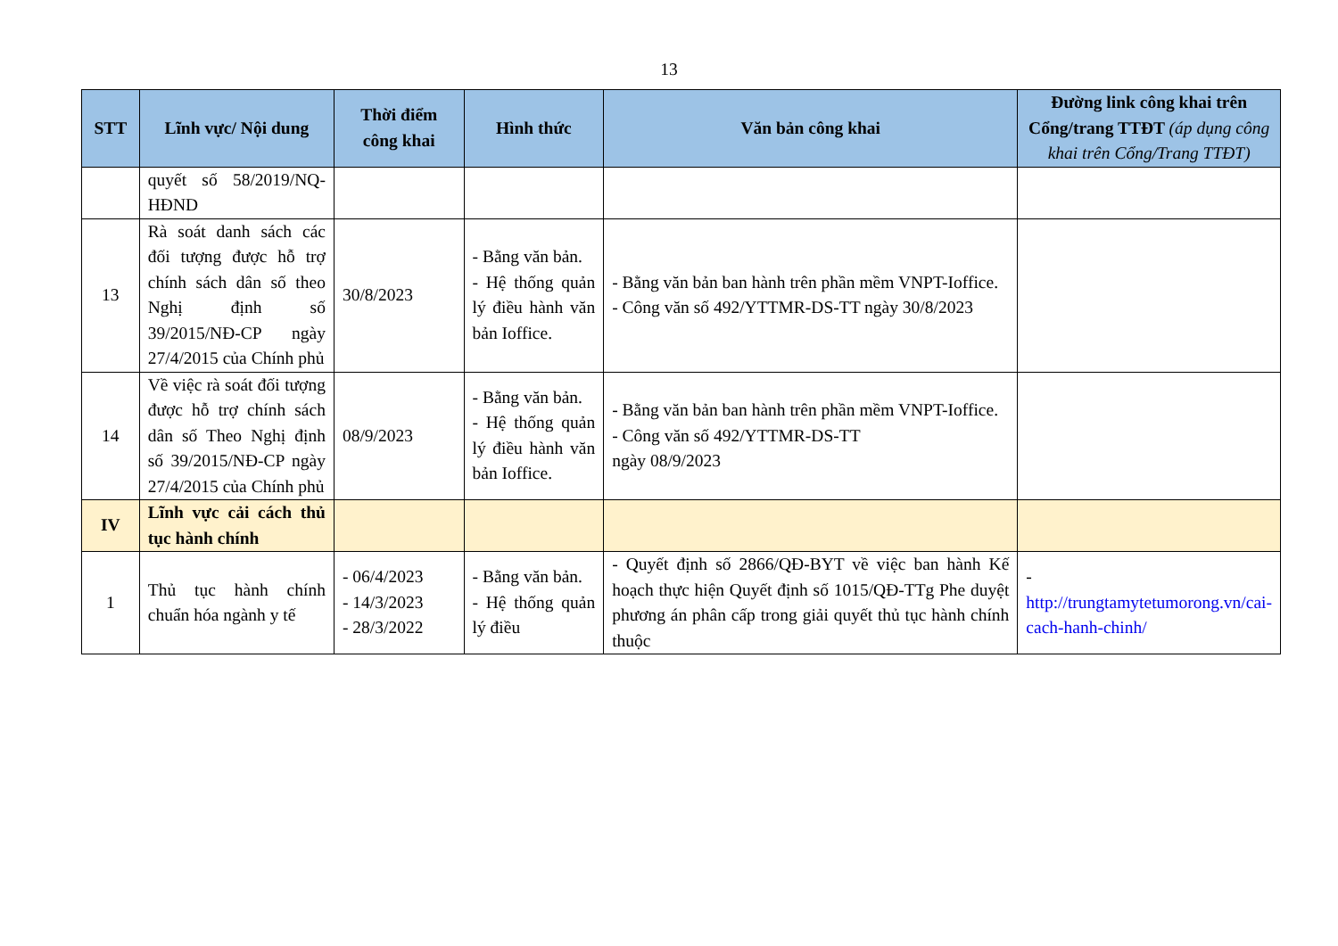13
| STT | Lĩnh vực/ Nội dung | Thời điểm công khai | Hình thức | Văn bản công khai | Đường link công khai trên Cổng/trang TTĐT (áp dụng công khai trên Cổng/Trang TTĐT) |
| --- | --- | --- | --- | --- | --- |
| | quyết số 58/2019/NQ-HĐND | | | | |
| 13 | Rà soát danh sách các đối tượng được hỗ trợ chính sách dân số theo Nghị định số 39/2015/NĐ-CP ngày 27/4/2015 của Chính phủ | 30/8/2023 | - Bằng văn bản. - Hệ thống quản lý điều hành văn bản Ioffice. | - Bằng văn bản ban hành trên phần mềm VNPT-Ioffice. - Công văn số 492/YTTMR-DS-TT ngày 30/8/2023 | |
| 14 | Về việc rà soát đối tượng được hỗ trợ chính sách dân số Theo Nghị định số 39/2015/NĐ-CP ngày 27/4/2015 của Chính phủ | 08/9/2023 | - Bằng văn bản. - Hệ thống quản lý điều hành văn bản Ioffice. | - Bằng văn bản ban hành trên phần mềm VNPT-Ioffice. - Công văn số 492/YTTMR-DS-TT ngày 08/9/2023 | |
| IV | Lĩnh vực cải cách thủ tục hành chính | | | | |
| 1 | Thủ tục hành chính chuẩn hóa ngành y tế | - 06/4/2023 - 14/3/2023 - 28/3/2022 | - Bằng văn bản. - Hệ thống quản lý điều | - Quyết định số 2866/QĐ-BYT về việc ban hành Kế hoạch thực hiện Quyết định số 1015/QĐ-TTg Phe duyệt phương án phân cấp trong giải quyết thủ tục hành chính thuộc | - http://trungtamytetumorong.vn/cai-cach-hanh-chinh/ |